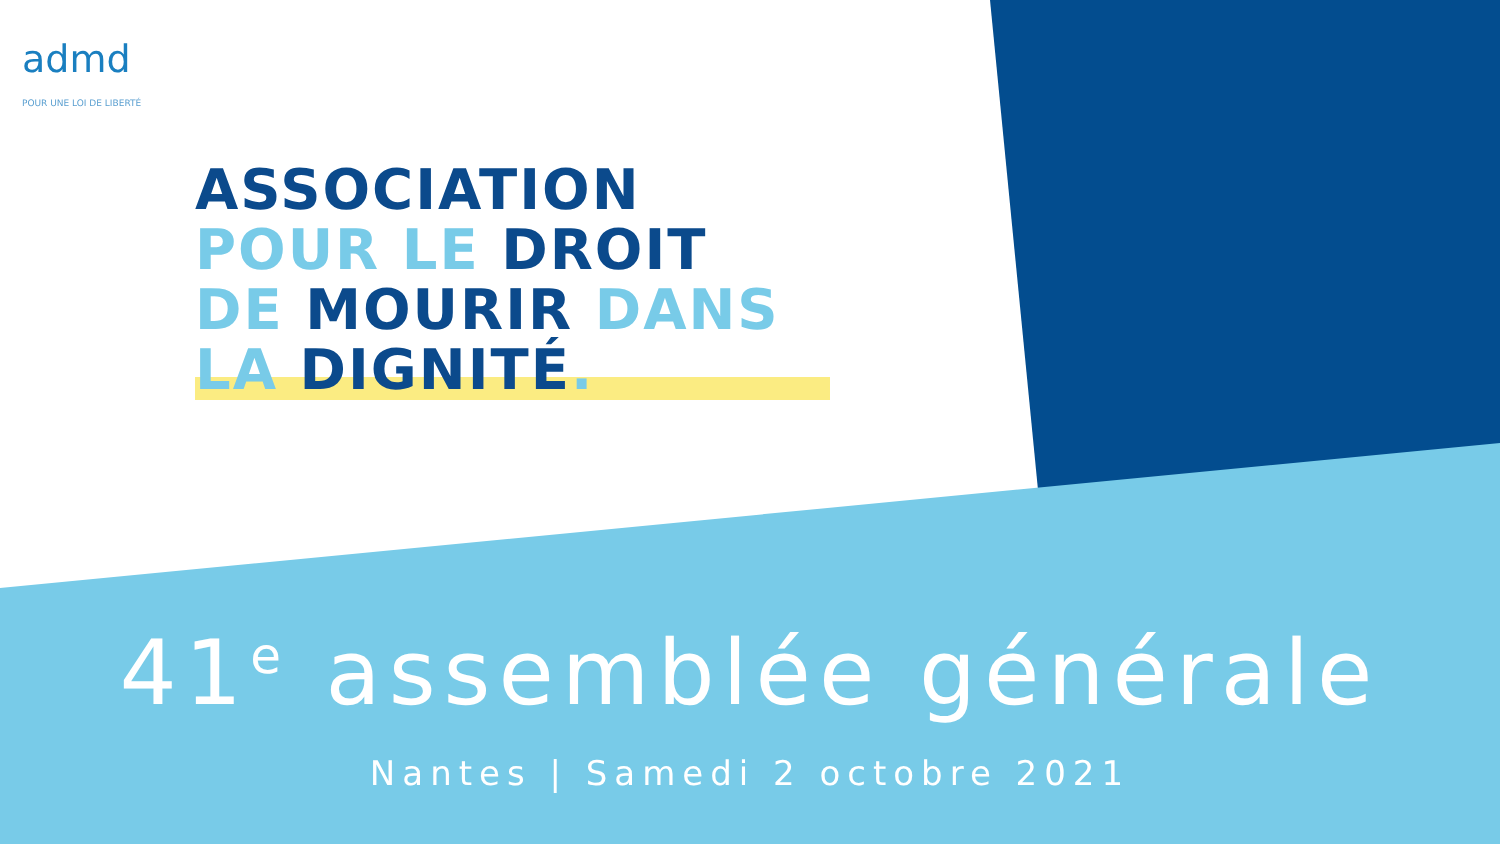admd
POUR UNE LOI DE LIBERTÉ
ASSOCIATION
POUR LE DROIT
DE MOURIR DANS
LA DIGNITÉ.
41<sup>e</sup> assemblée générale
Nantes | Samedi 2 octobre 2021